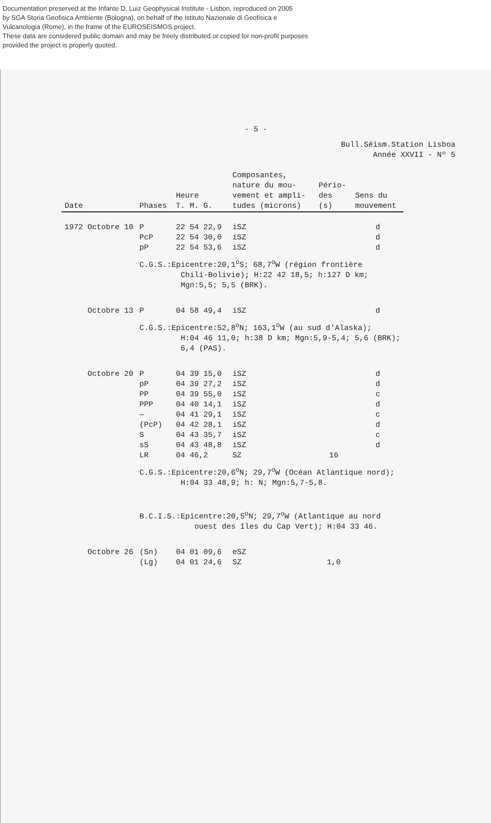Documentation preserved at the Infante D. Luiz Geophysical Institute - Lisbon, reproduced on 2005
by SGA Storia Geofisica Ambiente (Bologna), on behalf of the Istituto Nazionale di Geofisica e
Vulcanologia (Rome), in the frame of the EUROSEISMOS project.
These data are considered public domain and may be freely distributed or copied for non-profit purposes
provided the project is properly quoted.
- 5 -
Bull.Séism.Station Lisboa
Année XXVII - Nº 5
| Date | Phases | Heure T. M. G. | Composantes, nature du mou- vement et ampli- tudes (microns) | Pério- des (s) | Sens du mouvement |
| --- | --- | --- | --- | --- | --- |
| 1972 Octobre 10 | P PcP pP | 22 54 22,9 22 54 30,0 22 54 53,6 | iSZ iSZ iSZ | | d d d |
| | C.G.S.:Epicentre:20,1<sup>o</sup>S; 68,7<sup>o</sup>W (région frontière Chili-Bolivie); H:22 42 18,5; h:127 D km; Mgn:5,5; 5,5 (BRK). | | | | |
| Octobre 13 | P | 04 58 49,4 | iSZ | | d |
| | C.G.S.:Epicentre:52,8<sup>o</sup>N; 163,1<sup>o</sup>W (au sud d'Alaska); H:04 46 11,0; h:38 D km; Mgn:5,9-5,4; 5,6 (BRK); 6,4 (PAS). | | | | |
| Octobre 20 | P pP PP PPP — (PcP) S sS LR | 04 39 15,0 04 39 27,2 04 39 55,0 04 40 14,1 04 41 29,1 04 42 28,1 04 43 35,7 04 43 48,8 04 46,2 | iSZ iSZ iSZ iSZ iSZ iSZ iSZ iSZ SZ | 16 | d d c d c d c d |
| | C.G.S.:Epicentre:20,6<sup>o</sup>N; 29,7<sup>o</sup>W (Océan Atlantique nord); H:04 33 48,9; h: N; Mgn:5,7-5,8. B.C.I.S.:Epicentre:20,5<sup>o</sup>N; 29,7<sup>o</sup>W (Atlantique au nord ouest des îles du Cap Vert); H:04 33 46. | | | | |
| Octobre 26 | (Sn) (Lg) | 04 01 09,6 04 01 24,6 | eSZ SZ | 1,0 | |